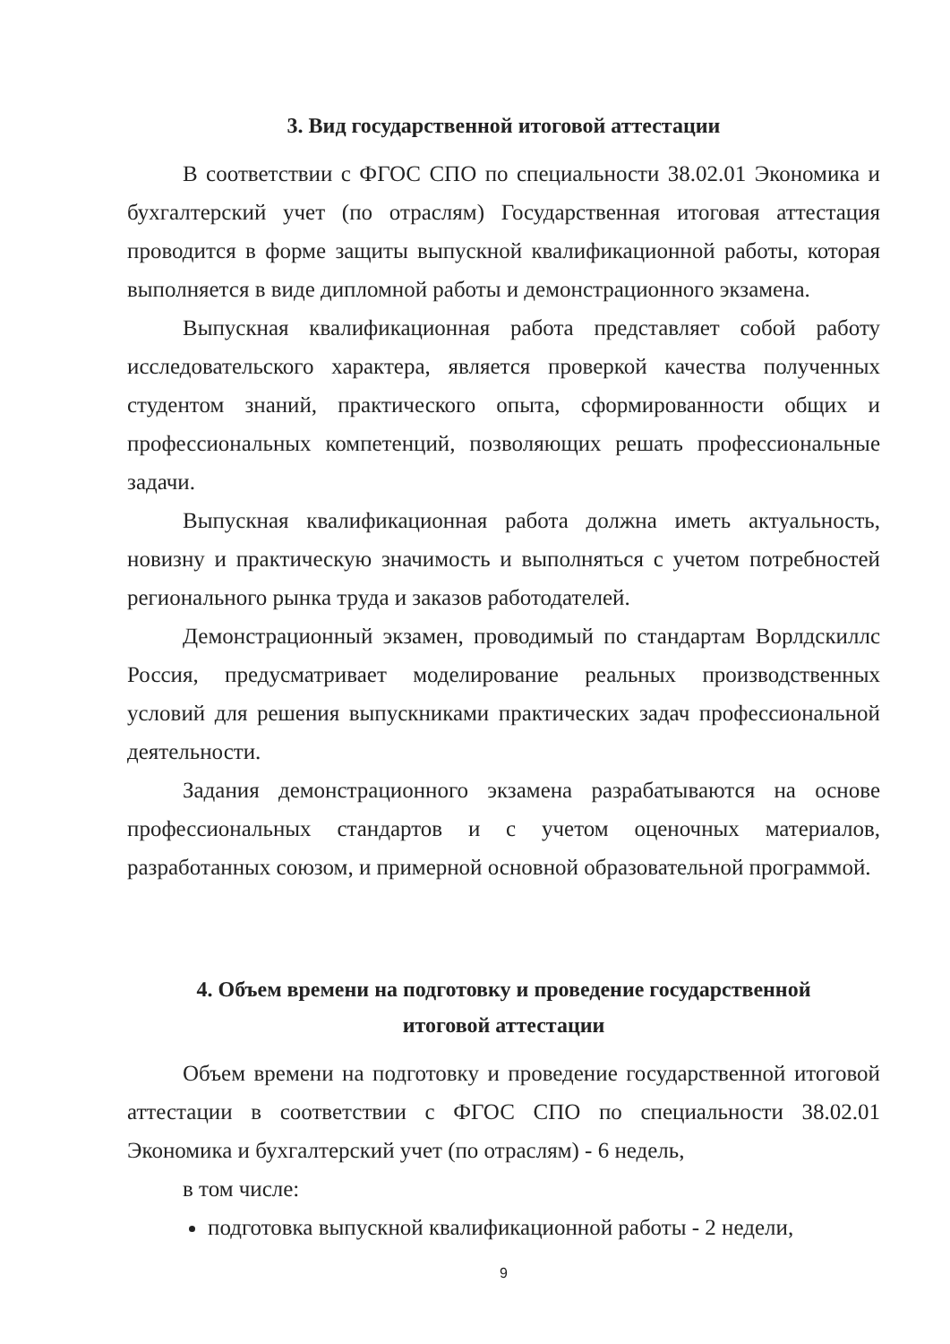3. Вид государственной итоговой аттестации
В соответствии с ФГОС СПО по специальности 38.02.01 Экономика и бухгалтерский учет (по отраслям) Государственная итоговая аттестация проводится в форме защиты выпускной квалификационной работы, которая выполняется в виде дипломной работы и демонстрационного экзамена.
Выпускная квалификационная работа представляет собой работу исследовательского характера, является проверкой качества полученных студентом знаний, практического опыта, сформированности общих и профессиональных компетенций, позволяющих решать профессиональные задачи.
Выпускная квалификационная работа должна иметь актуальность, новизну и практическую значимость и выполняться с учетом потребностей регионального рынка труда и заказов работодателей.
Демонстрационный экзамен, проводимый по стандартам Ворлдскиллс Россия, предусматривает моделирование реальных производственных условий для решения выпускниками практических задач профессиональной деятельности.
Задания демонстрационного экзамена разрабатываются на основе профессиональных стандартов и с учетом оценочных материалов, разработанных союзом, и примерной основной образовательной программой.
4. Объем времени на подготовку и проведение государственной
итоговой аттестации
Объем времени на подготовку и проведение государственной итоговой аттестации в соответствии с ФГОС СПО по специальности 38.02.01 Экономика и бухгалтерский учет (по отраслям) - 6 недель,
в том числе:
подготовка выпускной квалификационной работы - 2 недели,
9